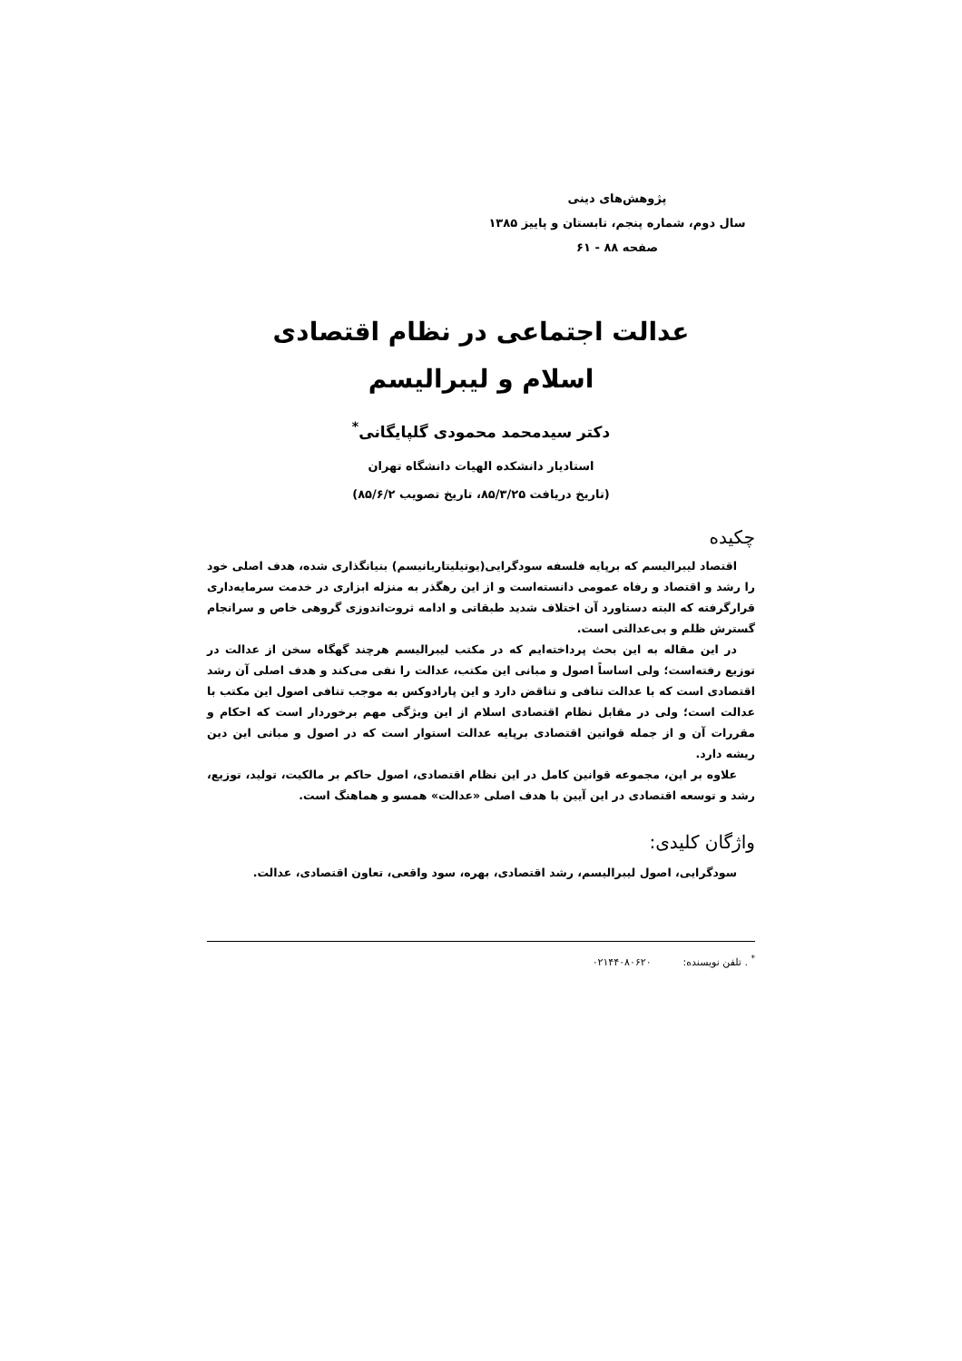پژوهش‌های دینی
سال دوم، شماره پنجم، تابستان و پاییز ۱۳۸۵
صفحه ۸۸ - ۶۱
عدالت اجتماعی در نظام اقتصادی
اسلام و لیبرالیسم
دکتر سیدمحمد محمودی گلپایگانی<sup>*</sup>
استادیار دانشکده الهیات دانشگاه تهران
(تاریخ دریافت ۸۵/۳/۲۵، تاریخ تصویب ۸۵/۶/۲)
چکیده
اقتصاد لیبرالیسم که برپایه فلسفه سودگرایی(یوتیلیتاریانیسم) بنیانگذاری شده، هدف اصلی خود را رشد و اقتصاد و رفاه عمومی دانسته‌است و از این رهگذر به منزله ابزاری در خدمت سرمایه‌داری قرارگرفته که البته دستاورد آن اختلاف شدید طبقاتی و ادامه ثروت‌اندوزی گروهی خاص و سرانجام گسترش ظلم و بی‌عدالتی است.
در این مقاله به این بحث پرداخته‌ایم که در مکتب لیبرالیسم هرچند گهگاه سخن از عدالت در توزیع رفته‌است؛ ولی اساساً اصول و مبانی این مکتب، عدالت را نفی می‌کند و هدف اصلی آن رشد اقتصادی است که با عدالت تنافی و تناقض دارد و این پارادوکس به موجب تنافی اصول این مکتب با عدالت است؛ ولی در مقابل نظام اقتصادی اسلام از این ویژگی مهم برخوردار است که احکام و مقررات آن و از جمله قوانین اقتصادی برپایه عدالت استوار است که در اصول و مبانی این دین ریشه دارد.
علاوه بر این، مجموعه قوانین کامل در این نظام اقتصادی، اصول حاکم بر مالکیت، تولید، توزیع، رشد و توسعه اقتصادی در این آیین با هدف اصلی «عدالت» همسو و هماهنگ است.
واژگان کلیدی:
سودگرایی، اصول لیبرالیسم، رشد اقتصادی، بهره، سود واقعی، تعاون اقتصادی، عدالت.
<sup>*</sup> . تلفن نویسنده: ۰۲۱۴۴۰۸۰۶۲۰